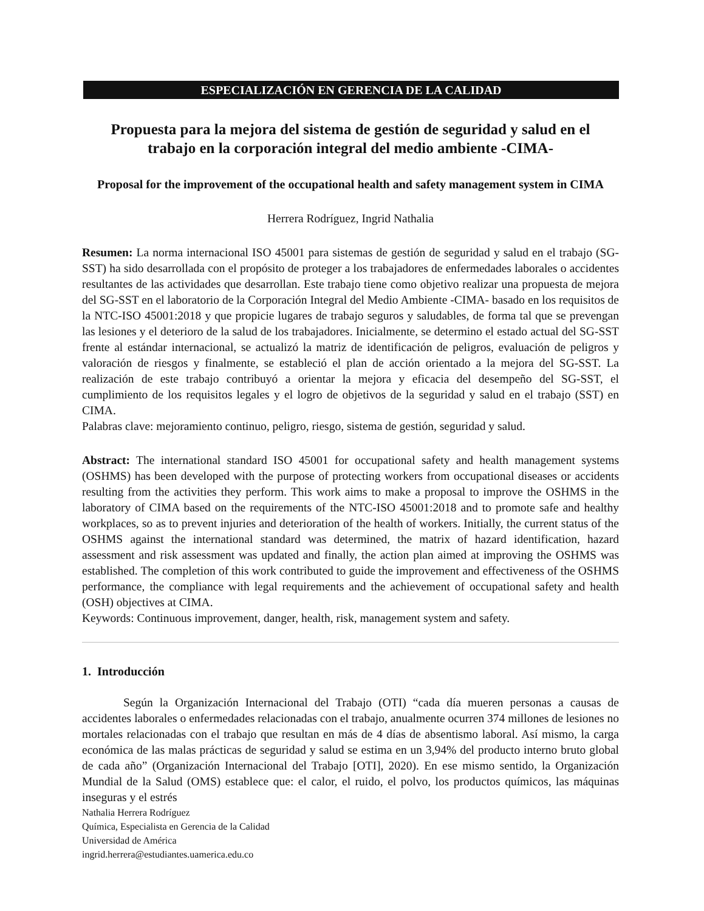ESPECIALIZACIÓN EN GERENCIA DE LA CALIDAD
Propuesta para la mejora del sistema de gestión de seguridad y salud en el trabajo en la corporación integral del medio ambiente -CIMA-
Proposal for the improvement of the occupational health and safety management system in CIMA
Herrera Rodríguez, Ingrid Nathalia
Resumen: La norma internacional ISO 45001 para sistemas de gestión de seguridad y salud en el trabajo (SG-SST) ha sido desarrollada con el propósito de proteger a los trabajadores de enfermedades laborales o accidentes resultantes de las actividades que desarrollan. Este trabajo tiene como objetivo realizar una propuesta de mejora del SG-SST en el laboratorio de la Corporación Integral del Medio Ambiente -CIMA- basado en los requisitos de la NTC-ISO 45001:2018 y que propicie lugares de trabajo seguros y saludables, de forma tal que se prevengan las lesiones y el deterioro de la salud de los trabajadores. Inicialmente, se determino el estado actual del SG-SST frente al estándar internacional, se actualizó la matriz de identificación de peligros, evaluación de peligros y valoración de riesgos y finalmente, se estableció el plan de acción orientado a la mejora del SG-SST. La realización de este trabajo contribuyó a orientar la mejora y eficacia del desempeño del SG-SST, el cumplimiento de los requisitos legales y el logro de objetivos de la seguridad y salud en el trabajo (SST) en CIMA.
Palabras clave: mejoramiento continuo, peligro, riesgo, sistema de gestión, seguridad y salud.
Abstract: The international standard ISO 45001 for occupational safety and health management systems (OSHMS) has been developed with the purpose of protecting workers from occupational diseases or accidents resulting from the activities they perform. This work aims to make a proposal to improve the OSHMS in the laboratory of CIMA based on the requirements of the NTC-ISO 45001:2018 and to promote safe and healthy workplaces, so as to prevent injuries and deterioration of the health of workers. Initially, the current status of the OSHMS against the international standard was determined, the matrix of hazard identification, hazard assessment and risk assessment was updated and finally, the action plan aimed at improving the OSHMS was established. The completion of this work contributed to guide the improvement and effectiveness of the OSHMS performance, the compliance with legal requirements and the achievement of occupational safety and health (OSH) objectives at CIMA.
Keywords: Continuous improvement, danger, health, risk, management system and safety.
1. Introducción
Según la Organización Internacional del Trabajo (OTI) “cada día mueren personas a causas de accidentes laborales o enfermedades relacionadas con el trabajo, anualmente ocurren 374 millones de lesiones no mortales relacionadas con el trabajo que resultan en más de 4 días de absentismo laboral. Así mismo, la carga económica de las malas prácticas de seguridad y salud se estima en un 3,94% del producto interno bruto global de cada año” (Organización Internacional del Trabajo [OTI], 2020). En ese mismo sentido, la Organización Mundial de la Salud (OMS) establece que: el calor, el ruido, el polvo, los productos químicos, las máquinas inseguras y el estrés
Nathalia Herrera Rodríguez
Química, Especialista en Gerencia de la Calidad
Universidad de América
ingrid.herrera@estudiantes.uamerica.edu.co